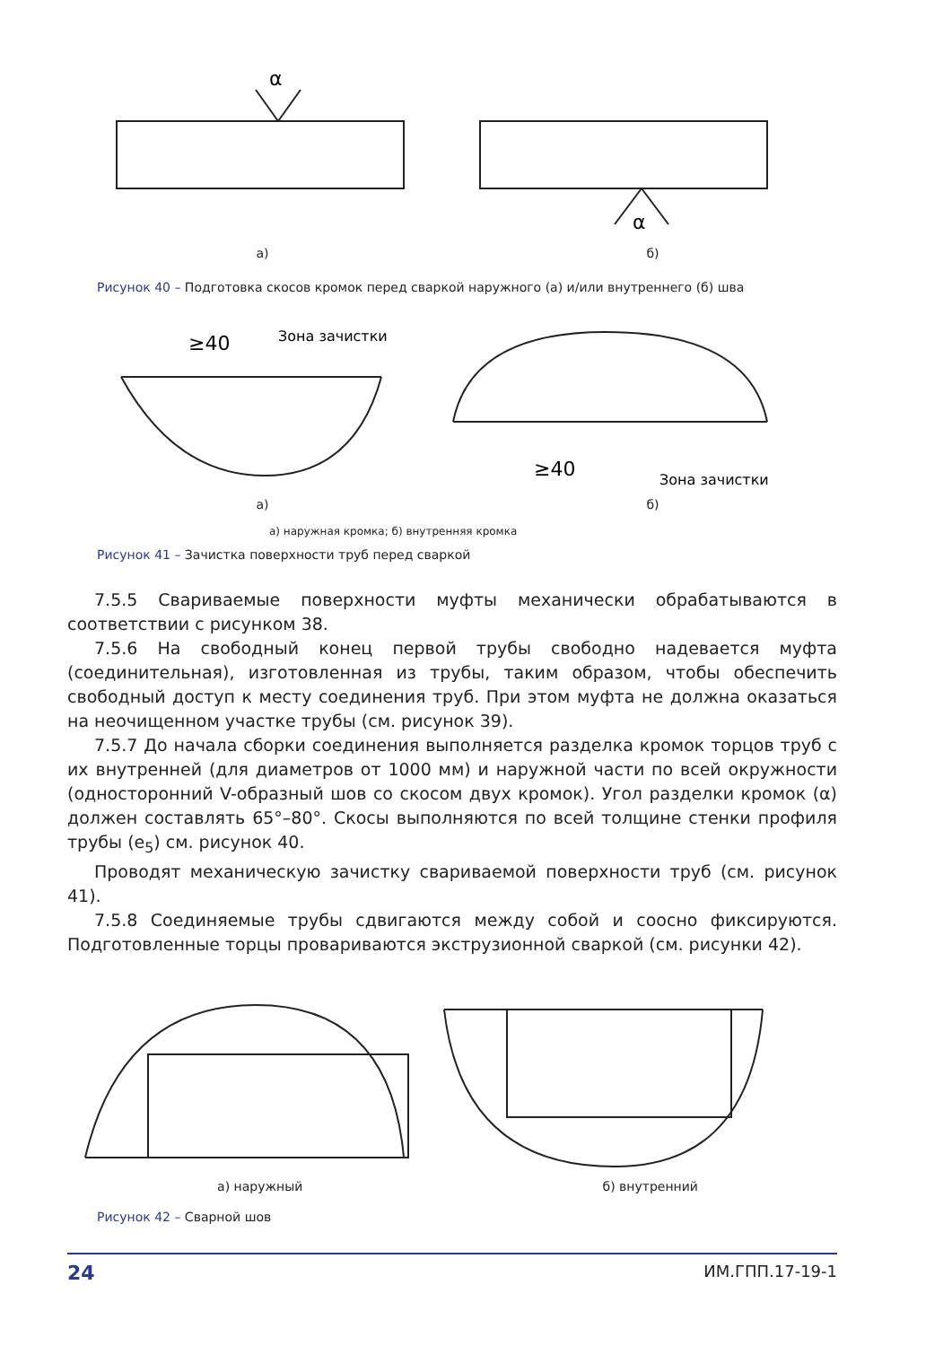α
α
а) б)
Рисунок 40 – Подготовка скосов кромок перед сваркой наружного (а) и/или внутреннего (б) шва
≥40
Зона зачистки
≥40
Зона зачистки
а) б)
а) наружная кромка; б) внутренняя кромка
Рисунок 41 – Зачистка поверхности труб перед сваркой
7.5.5 Свариваемые поверхности муфты механически обрабатываются в соответствии с рисунком 38.
7.5.6 На свободный конец первой трубы свободно надевается муфта (соединительная), изготовленная из трубы, таким образом, чтобы обеспечить свободный доступ к месту соединения труб. При этом муфта не должна оказаться на неочищенном участке трубы (см. рисунок 39).
7.5.7 До начала сборки соединения выполняется разделка кромок торцов труб с их внутренней (для диаметров от 1000 мм) и наружной части по всей окружности (односторонний V-образный шов со скосом двух кромок). Угол разделки кромок (α) должен составлять 65°–80°. Скосы выполняются по всей толщине стенки профиля трубы (e<sub>5</sub>) см. рисунок 40.
Проводят механическую зачистку свариваемой поверхности труб (см. рисунок 41).
7.5.8 Соединяемые трубы сдвигаются между собой и соосно фиксируются. Подготовленные торцы провариваются экструзионной сваркой (см. рисунки 42).
а) наружный б) внутренний
Рисунок 42 – Сварной шов
24 ИМ.ГПП.17-19-1